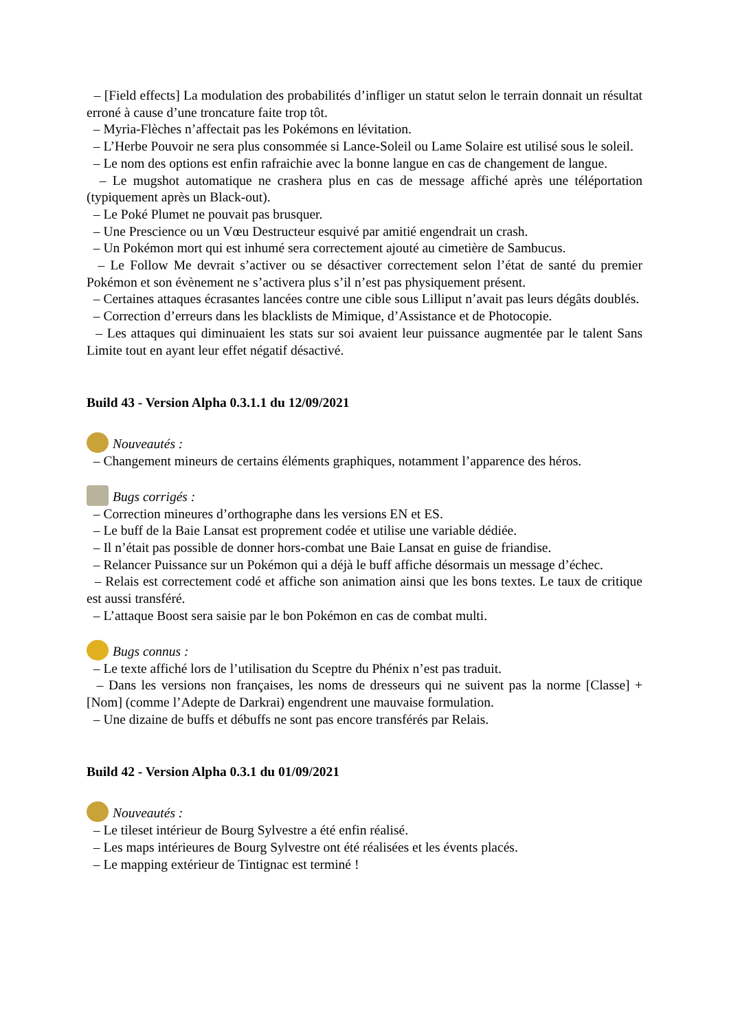– [Field effects] La modulation des probabilités d’infliger un statut selon le terrain donnait un résultat erroné à cause d’une troncature faite trop tôt.
– Myria-Flèches n’affectait pas les Pokémons en lévitation.
– L’Herbe Pouvoir ne sera plus consommée si Lance-Soleil ou Lame Solaire est utilisé sous le soleil.
– Le nom des options est enfin rafraichie avec la bonne langue en cas de changement de langue.
– Le mugshot automatique ne crashera plus en cas de message affiché après une téléportation (typiquement après un Black-out).
– Le Poké Plumet ne pouvait pas brusquer.
– Une Prescience ou un Vœu Destructeur esquivé par amitié engendrait un crash.
– Un Pokémon mort qui est inhumé sera correctement ajouté au cimetière de Sambucus.
– Le Follow Me devrait s’activer ou se désactiver correctement selon l’état de santé du premier Pokémon et son évènement ne s’activera plus s’il n’est pas physiquement présent.
– Certaines attaques écrasantes lancées contre une cible sous Lilliput n’avait pas leurs dégâts doublés.
– Correction d’erreurs dans les blacklists de Mimique, d’Assistance et de Photocopie.
– Les attaques qui diminuaient les stats sur soi avaient leur puissance augmentée par le talent Sans Limite tout en ayant leur effet négatif désactivé.
Build 43 - Version Alpha 0.3.1.1 du 12/09/2021
Nouveautés :
– Changement mineurs de certains éléments graphiques, notamment l’apparence des héros.
Bugs corrigés :
– Correction mineures d’orthographe dans les versions EN et ES.
– Le buff de la Baie Lansat est proprement codée et utilise une variable dédiée.
– Il n’était pas possible de donner hors-combat une Baie Lansat en guise de friandise.
– Relancer Puissance sur un Pokémon qui a déjà le buff affiche désormais un message d’échec.
– Relais est correctement codé et affiche son animation ainsi que les bons textes. Le taux de critique est aussi transféré.
– L’attaque Boost sera saisie par le bon Pokémon en cas de combat multi.
Bugs connus :
– Le texte affiché lors de l’utilisation du Sceptre du Phénix n’est pas traduit.
– Dans les versions non françaises, les noms de dresseurs qui ne suivent pas la norme [Classe] + [Nom] (comme l’Adepte de Darkrai) engendrent une mauvaise formulation.
– Une dizaine de buffs et débuffs ne sont pas encore transférés par Relais.
Build 42 - Version Alpha 0.3.1 du 01/09/2021
Nouveautés :
– Le tileset intérieur de Bourg Sylvestre a été enfin réalisé.
– Les maps intérieures de Bourg Sylvestre ont été réalisées et les évents placés.
– Le mapping extérieur de Tintignac est terminé !